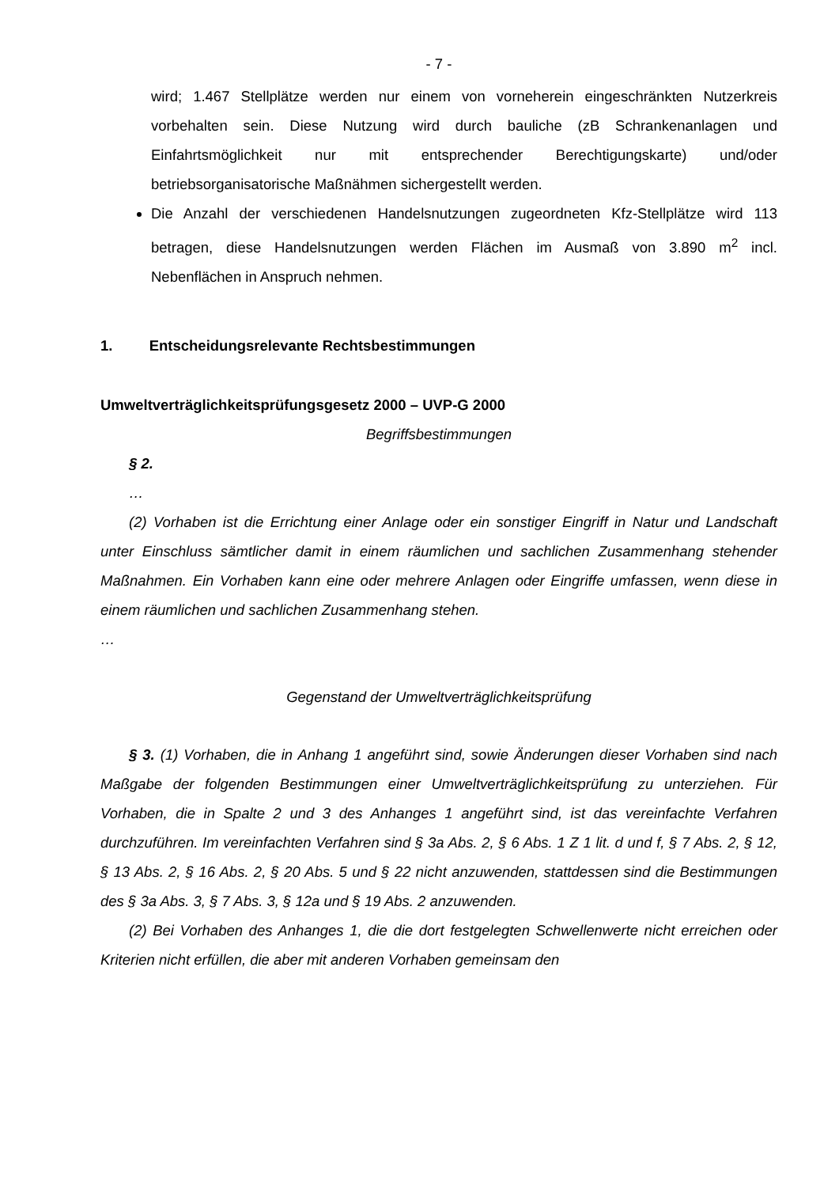- 7 -
wird; 1.467 Stellplätze werden nur einem von vorneherein eingeschränkten Nutzerkreis vorbehalten sein. Diese Nutzung wird durch bauliche (zB Schrankenanlagen und Einfahrtsmöglichkeit nur mit entsprechender Berechtigungskarte) und/oder betriebsorganisatorische Maßnähmen sichergestellt werden.
Die Anzahl der verschiedenen Handelsnutzungen zugeordneten Kfz-Stellplätze wird 113 betragen, diese Handelsnutzungen werden Flächen im Ausmaß von 3.890 m<sup>2</sup> incl. Nebenflächen in Anspruch nehmen.
1. Entscheidungsrelevante Rechtsbestimmungen
Umweltverträglichkeitsprüfungsgesetz 2000 – UVP-G 2000
Begriffsbestimmungen
§ 2.
…
(2) Vorhaben ist die Errichtung einer Anlage oder ein sonstiger Eingriff in Natur und Landschaft unter Einschluss sämtlicher damit in einem räumlichen und sachlichen Zusammenhang stehender Maßnahmen. Ein Vorhaben kann eine oder mehrere Anlagen oder Eingriffe umfassen, wenn diese in einem räumlichen und sachlichen Zusammenhang stehen.
…
Gegenstand der Umweltverträglichkeitsprüfung
§ 3. (1) Vorhaben, die in Anhang 1 angeführt sind, sowie Änderungen dieser Vorhaben sind nach Maßgabe der folgenden Bestimmungen einer Umweltverträglichkeitsprüfung zu unterziehen. Für Vorhaben, die in Spalte 2 und 3 des Anhanges 1 angeführt sind, ist das vereinfachte Verfahren durchzuführen. Im vereinfachten Verfahren sind § 3a Abs. 2, § 6 Abs. 1 Z 1 lit. d und f, § 7 Abs. 2, § 12, § 13 Abs. 2, § 16 Abs. 2, § 20 Abs. 5 und § 22 nicht anzuwenden, stattdessen sind die Bestimmungen des § 3a Abs. 3, § 7 Abs. 3, § 12a und § 19 Abs. 2 anzuwenden.
(2) Bei Vorhaben des Anhanges 1, die die dort festgelegten Schwellenwerte nicht erreichen oder Kriterien nicht erfüllen, die aber mit anderen Vorhaben gemeinsam den